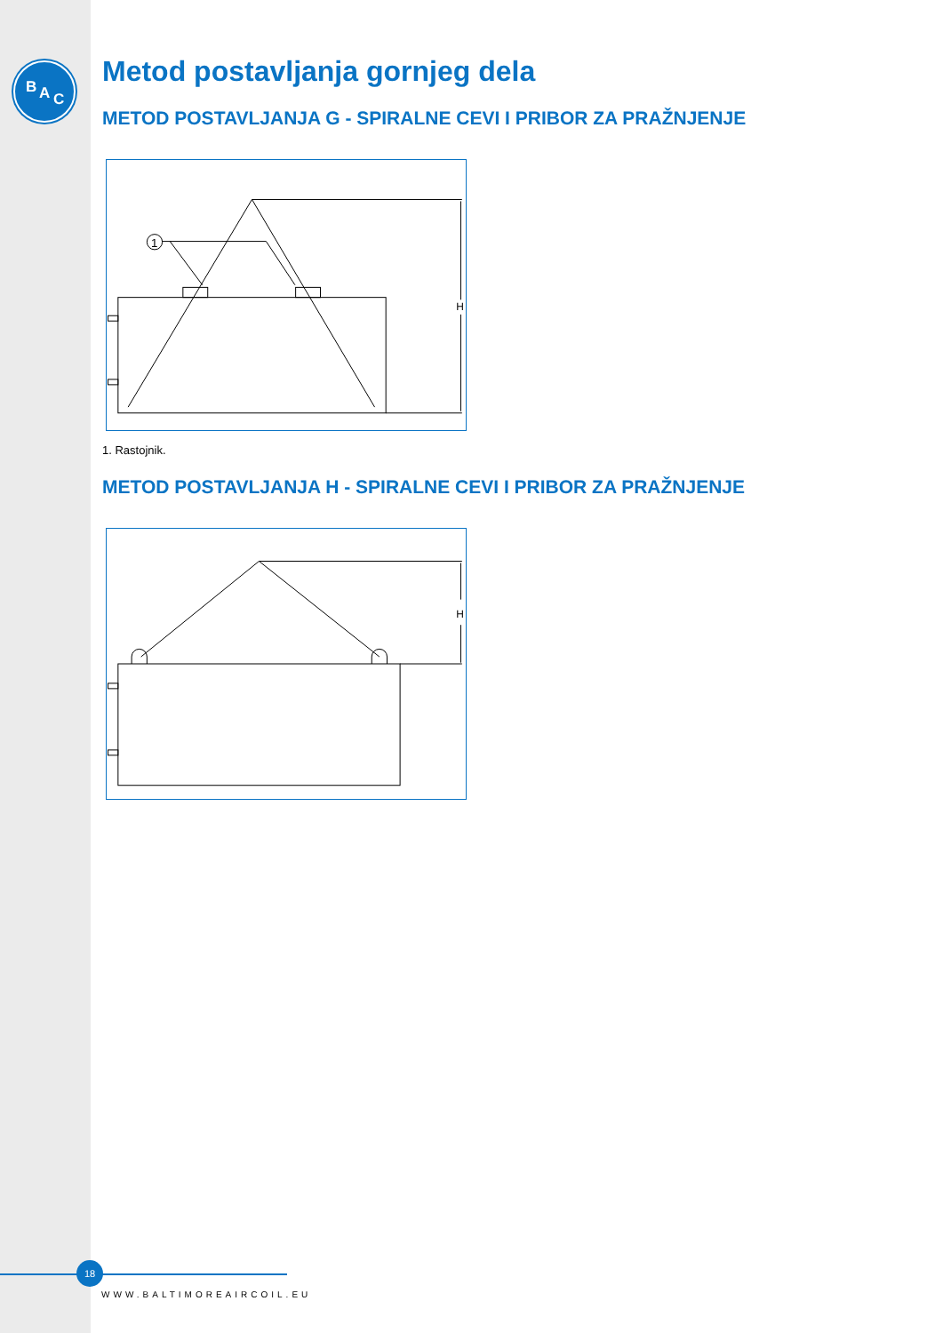B A C
Metod postavljanja gornjeg dela
METOD POSTAVLJANJA G - SPIRALNE CEVI I PRIBOR ZA PRAŽNJENJE
1
H
1. Rastojnik.
METOD POSTAVLJANJA H - SPIRALNE CEVI I PRIBOR ZA PRAŽNJENJE
H
18
WWW.BALTIMOREAIRCOIL.EU